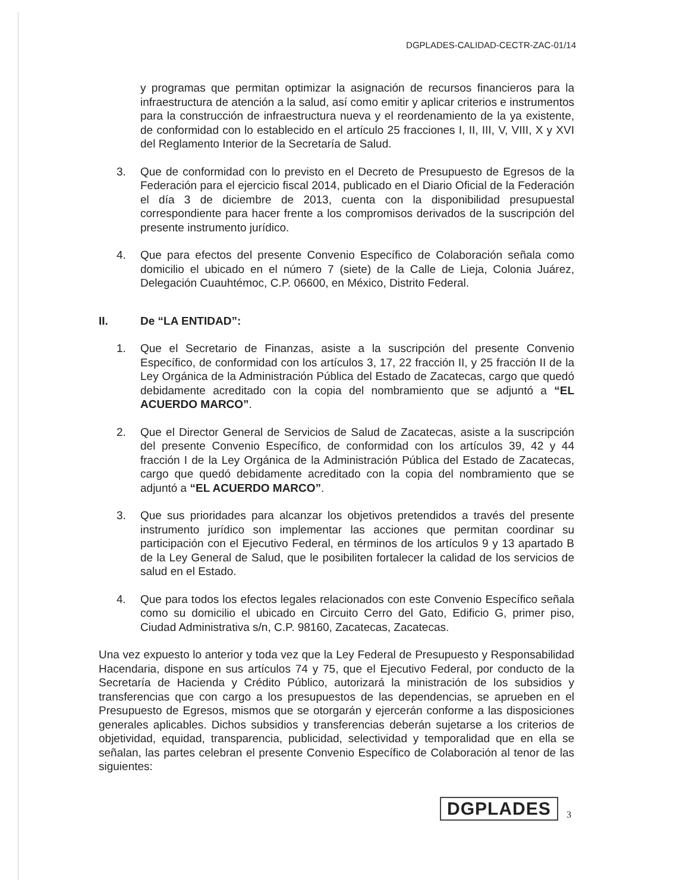DGPLADES-CALIDAD-CECTR-ZAC-01/14
y programas que permitan optimizar la asignación de recursos financieros para la infraestructura de atención a la salud, así como emitir y aplicar criterios e instrumentos para la construcción de infraestructura nueva y el reordenamiento de la ya existente, de conformidad con lo establecido en el artículo 25 fracciones I, II, III, V, VIII, X y XVI del Reglamento Interior de la Secretaría de Salud.
3. Que de conformidad con lo previsto en el Decreto de Presupuesto de Egresos de la Federación para el ejercicio fiscal 2014, publicado en el Diario Oficial de la Federación el día 3 de diciembre de 2013, cuenta con la disponibilidad presupuestal correspondiente para hacer frente a los compromisos derivados de la suscripción del presente instrumento jurídico.
4. Que para efectos del presente Convenio Específico de Colaboración señala como domicilio el ubicado en el número 7 (siete) de la Calle de Lieja, Colonia Juárez, Delegación Cuauhtémoc, C.P. 06600, en México, Distrito Federal.
II. De “LA ENTIDAD”:
1. Que el Secretario de Finanzas, asiste a la suscripción del presente Convenio Específico, de conformidad con los artículos 3, 17, 22 fracción II, y 25 fracción II de la Ley Orgánica de la Administración Pública del Estado de Zacatecas, cargo que quedó debidamente acreditado con la copia del nombramiento que se adjuntó a “EL ACUERDO MARCO”.
2. Que el Director General de Servicios de Salud de Zacatecas, asiste a la suscripción del presente Convenio Específico, de conformidad con los artículos 39, 42 y 44 fracción I de la Ley Orgánica de la Administración Pública del Estado de Zacatecas, cargo que quedó debidamente acreditado con la copia del nombramiento que se adjuntó a “EL ACUERDO MARCO”.
3. Que sus prioridades para alcanzar los objetivos pretendidos a través del presente instrumento jurídico son implementar las acciones que permitan coordinar su participación con el Ejecutivo Federal, en términos de los artículos 9 y 13 apartado B de la Ley General de Salud, que le posibiliten fortalecer la calidad de los servicios de salud en el Estado.
4. Que para todos los efectos legales relacionados con este Convenio Específico señala como su domicilio el ubicado en Circuito Cerro del Gato, Edificio G, primer piso, Ciudad Administrativa s/n, C.P. 98160, Zacatecas, Zacatecas.
Una vez expuesto lo anterior y toda vez que la Ley Federal de Presupuesto y Responsabilidad Hacendaria, dispone en sus artículos 74 y 75, que el Ejecutivo Federal, por conducto de la Secretaría de Hacienda y Crédito Público, autorizará la ministración de los subsidios y transferencias que con cargo a los presupuestos de las dependencias, se aprueben en el Presupuesto de Egresos, mismos que se otorgarán y ejercerán conforme a las disposiciones generales aplicables. Dichos subsidios y transferencias deberán sujetarse a los criterios de objetividad, equidad, transparencia, publicidad, selectividad y temporalidad que en ella se señalan, las partes celebran el presente Convenio Específico de Colaboración al tenor de las siguientes:
DGPLADES 3